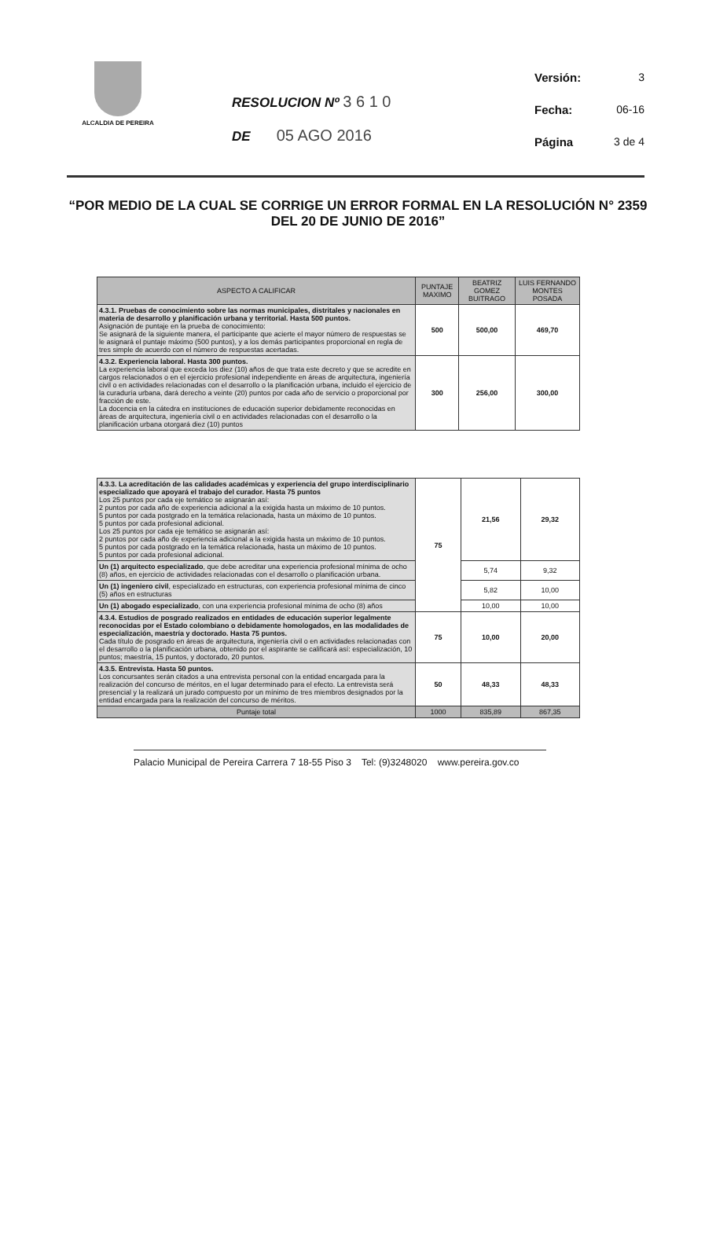ALCALDIA DE PEREIRA
RESOLUCION Nº 3 6 1 0
DE 05 AGO 2016
Versión: 3
Fecha: 06-16
Página 3 de 4
“POR MEDIO DE LA CUAL SE CORRIGE UN ERROR FORMAL EN LA RESOLUCIÓN N° 2359 DEL 20 DE JUNIO DE 2016”
| ASPECTO A CALIFICAR | PUNTAJE MAXIMO | BEATRIZ GOMEZ BUITRAGO | LUIS FERNANDO MONTES POSADA |
| --- | --- | --- | --- |
| 4.3.1. Pruebas de conocimiento sobre las normas municipales, distritales y nacionales en materia de desarrollo y planificación urbana y territorial. Hasta 500 puntos. Asignación de puntaje en la prueba de conocimiento: Se asignará de la siguiente manera, el participante que acierte el mayor número de respuestas se le asignará el puntaje máximo (500 puntos), y a los demás participantes proporcional en regla de tres simple de acuerdo con el número de respuestas acertadas. | 500 | 500,00 | 469,70 |
| 4.3.2. Experiencia laboral. Hasta 300 puntos. La experiencia laboral que exceda los diez (10) años de que trata este decreto y que se acredite en cargos relacionados o en el ejercicio profesional independiente en áreas de arquitectura, ingeniería civil o en actividades relacionadas con el desarrollo o la planificación urbana, incluido el ejercicio de la curaduría urbana, dará derecho a veinte (20) puntos por cada año de servicio o proporcional por fracción de este. La docencia en la cátedra en instituciones de educación superior debidamente reconocidas en áreas de arquitectura, ingeniería civil o en actividades relacionadas con el desarrollo o la planificación urbana otorgará diez (10) puntos | 300 | 256,00 | 300,00 |
| 4.3.3. La acreditación de las calidades académicas y experiencia del grupo interdisciplinario especializado que apoyará el trabajo del curador. Hasta 75 puntos Los 25 puntos por cada eje temático se asignarán así: 2 puntos por cada año de experiencia adicional a la exigida hasta un máximo de 10 puntos. 5 puntos por cada postgrado en la temática relacionada, hasta un máximo de 10 puntos. 5 puntos por cada profesional adicional. Los 25 puntos por cada eje temático se asignarán así: 2 puntos por cada año de experiencia adicional a la exigida hasta un máximo de 10 puntos. 5 puntos por cada postgrado en la temática relacionada, hasta un máximo de 10 puntos. 5 puntos por cada profesional adicional. | 75 | 21,56 | 29,32 |
| Un (1) arquitecto especializado , que debe acreditar una experiencia profesional mínima de ocho (8) años, en ejercicio de actividades relacionadas con el desarrollo o planificación urbana. | | 5,74 | 9,32 |
| Un (1) ingeniero civil , especializado en estructuras, con experiencia profesional mínima de cinco (5) años en estructuras | | 5,82 | 10,00 |
| Un (1) abogado especializado , con una experiencia profesional mínima de ocho (8) años | | 10,00 | 10,00 |
| 4.3.4. Estudios de posgrado realizados en entidades de educación superior legalmente reconocidas por el Estado colombiano o debidamente homologados, en las modalidades de especialización, maestría y doctorado. Hasta 75 puntos. Cada título de posgrado en áreas de arquitectura, ingeniería civil o en actividades relacionadas con el desarrollo o la planificación urbana, obtenido por el aspirante se calificará así: especialización, 10 puntos; maestría, 15 puntos, y doctorado, 20 puntos. | 75 | 10,00 | 20,00 |
| 4.3.5. Entrevista. Hasta 50 puntos. Los concursantes serán citados a una entrevista personal con la entidad encargada para la realización del concurso de méritos, en el lugar determinado para el efecto. La entrevista será presencial y la realizará un jurado compuesto por un mínimo de tres miembros designados por la entidad encargada para la realización del concurso de méritos. | 50 | 48,33 | 48,33 |
| Puntaje total | 1000 | 835,89 | 867,35 |
Palacio Municipal de Pereira Carrera 7 18-55 Piso 3 Tel: (9)3248020 www.pereira.gov.co